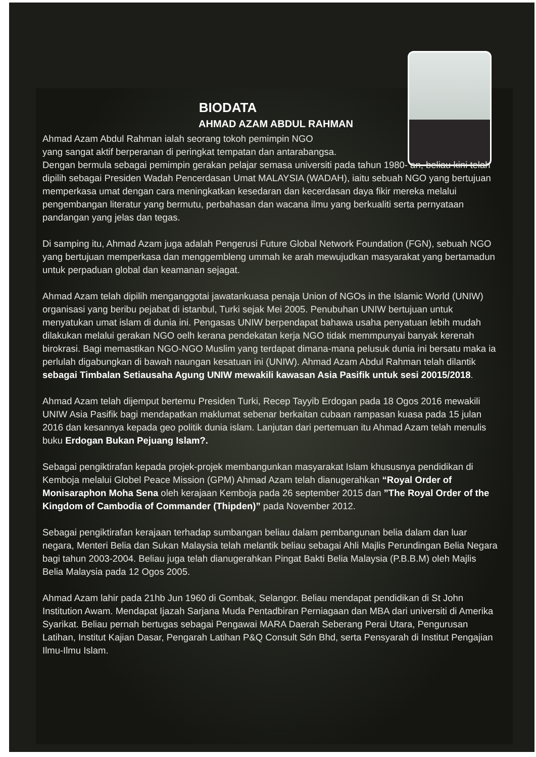BIODATA
AHMAD AZAM ABDUL RAHMAN
Ahmad Azam Abdul Rahman ialah seorang tokoh pemimpin NGO
yang sangat aktif berperanan di peringkat tempatan dan antarabangsa.
Dengan bermula sebagai pemimpin gerakan pelajar semasa universiti pada tahun 1980- an, beliau kini telah dipilih sebagai Presiden Wadah Pencerdasan Umat MALAYSIA (WADAH), iaitu sebuah NGO yang bertujuan memperkasa umat dengan cara meningkatkan kesedaran dan kecerdasan daya fikir mereka melalui pengembangan literatur yang bermutu, perbahasan dan wacana ilmu yang berkualiti serta pernyataan pandangan yang jelas dan tegas.
Di samping itu, Ahmad Azam juga adalah Pengerusi Future Global Network Foundation (FGN), sebuah NGO yang bertujuan memperkasa dan menggembleng ummah ke arah mewujudkan masyarakat yang bertamadun untuk perpaduan global dan keamanan sejagat.
Ahmad Azam telah dipilih menganggotai jawatankuasa penaja Union of NGOs in the Islamic World (UNIW) organisasi yang beribu pejabat di istanbul, Turki sejak Mei 2005. Penubuhan UNIW bertujuan untuk menyatukan umat islam di dunia ini. Pengasas UNIW berpendapat bahawa usaha penyatuan lebih mudah dilakukan melalui gerakan NGO oelh kerana pendekatan kerja NGO tidak memmpunyai banyak kerenah birokrasi. Bagi memastikan NGO-NGO Muslim yang terdapat dimana-mana pelusuk dunia ini bersatu maka ia perlulah digabungkan di bawah naungan kesatuan ini (UNIW). Ahmad Azam Abdul Rahman telah dilantik sebagai Timbalan Setiausaha Agung UNIW mewakili kawasan Asia Pasifik untuk sesi 20015/2018.
Ahmad Azam telah dijemput bertemu Presiden Turki, Recep Tayyib Erdogan pada 18 Ogos 2016 mewakili UNIW Asia Pasifik bagi mendapatkan maklumat sebenar berkaitan cubaan rampasan kuasa pada 15 julan 2016 dan kesannya kepada geo politik dunia islam. Lanjutan dari pertemuan itu Ahmad Azam telah menulis buku Erdogan Bukan Pejuang Islam?.
Sebagai pengiktirafan kepada projek-projek membangunkan masyarakat Islam khususnya pendidikan di Kemboja melalui Globel Peace Mission (GPM) Ahmad Azam telah dianugerahkan “Royal Order of Monisaraphon Moha Sena oleh kerajaan Kemboja pada 26 september 2015 dan ”The Royal Order of the Kingdom of Cambodia of Commander (Thipden)” pada November 2012.
Sebagai pengiktirafan kerajaan terhadap sumbangan beliau dalam pembangunan belia dalam dan luar negara, Menteri Belia dan Sukan Malaysia telah melantik beliau sebagai Ahli Majlis Perundingan Belia Negara bagi tahun 2003-2004. Beliau juga telah dianugerahkan Pingat Bakti Belia Malaysia (P.B.B.M) oleh Majlis Belia Malaysia pada 12 Ogos 2005.
Ahmad Azam lahir pada 21hb Jun 1960 di Gombak, Selangor. Beliau mendapat pendidikan di St John Institution Awam. Mendapat Ijazah Sarjana Muda Pentadbiran Perniagaan dan MBA dari universiti di Amerika Syarikat. Beliau pernah bertugas sebagai Pengawai MARA Daerah Seberang Perai Utara, Pengurusan Latihan, Institut Kajian Dasar, Pengarah Latihan P&Q Consult Sdn Bhd, serta Pensyarah di Institut Pengajian Ilmu-Ilmu Islam.